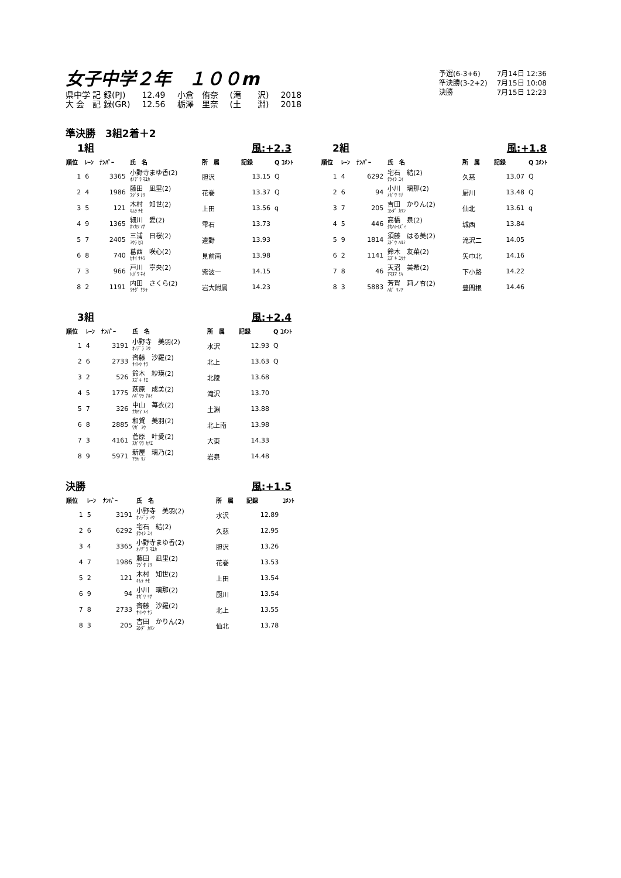女子中学２年　１００m
| 予選(6-3+6) | 7月14日 12:36 |
| 準決勝(3-2+2) | 7月15日 10:08 |
| 決勝 | 7月15日 12:23 |
| 県中学 記 録(PJ) | 12.49 | 小倉 侑奈 | (滝 沢) | 2018 |
| 大 会 記 録(GR) | 12.56 | 栃澤 里奈 | (土 淵) | 2018 |
準決勝　3組2着＋2
1組 風:+2.3
| 順位 | ﾚｰﾝ | ﾅﾝﾊﾞｰ | 氏 名 | 所 属 | 記録 | Q ｺﾒﾝﾄ |
| --- | --- | --- | --- | --- | --- | --- |
| 1 | 6 | 3365 | 小野寺まゆ香(2) ｵﾉﾃﾞﾗ ﾏﾕｶ | 胆沢 | 13.15 | Q |
| 2 | 4 | 1986 | 藤田 凪里(2) ﾌｼﾞﾀ ﾅﾘ | 花巻 | 13.37 | Q |
| 3 | 5 | 121 | 木村 知世(2) ｷﾑﾗ ﾁｾ | 上田 | 13.56 | q |
| 4 | 9 | 1365 | 細川 愛(2) ﾎｿｶﾜ ﾏﾅ | 雫石 | 13.73 | |
| 5 | 7 | 2405 | 三浦 日桜(2) ﾐｳﾗ ﾋﾛ | 遠野 | 13.93 | |
| 6 | 8 | 740 | 葛西 咲心(2) ｶｻｲ ｻｷﾐ | 見前南 | 13.98 | |
| 7 | 3 | 966 | 戸川 寧央(2) ﾄｶﾞﾜ ﾈｵ | 紫波一 | 14.15 | |
| 8 | 2 | 1191 | 内田 さくら(2) ｳﾁﾀﾞ ｻｸﾗ | 岩大附属 | 14.23 | |
2組 風:+1.8
| 順位 | ﾚｰﾝ | ﾅﾝﾊﾞｰ | 氏 名 | 所 属 | 記録 | Q ｺﾒﾝﾄ |
| --- | --- | --- | --- | --- | --- | --- |
| 1 | 4 | 6292 | 宅石 結(2) ﾀｸｲｼ ﾕｲ | 久慈 | 13.07 | Q |
| 2 | 6 | 94 | 小川 璃那(2) ｵｶﾞﾜ ﾘﾅ | 厨川 | 13.48 | Q |
| 3 | 7 | 205 | 吉田 かりん(2) ﾖｼﾀﾞ ｶﾘﾝ | 仙北 | 13.61 | q |
| 4 | 5 | 446 | 高橋 泉(2) ﾀｶﾊｼｲｽﾞﾐ | 城西 | 13.84 | |
| 5 | 9 | 1814 | 須藤 はる美(2) ｽﾄﾞｳ ﾊﾙﾐ | 滝沢二 | 14.05 | |
| 6 | 2 | 1141 | 鈴木 友菜(2) ｽｽﾞｷ ﾕｳﾅ | 矢巾北 | 14.16 | |
| 7 | 8 | 46 | 天沼 美希(2) ｱﾏﾇﾏ ﾐｷ | 下小路 | 14.22 | |
| 8 | 3 | 5883 | 芳賀 莉ノ杏(2) ﾊｶﾞ ﾘﾉｱ | 豊間根 | 14.46 | |
3組 風:+2.4
| 順位 | ﾚｰﾝ | ﾅﾝﾊﾞｰ | 氏 名 | 所 属 | 記録 | Q ｺﾒﾝﾄ |
| --- | --- | --- | --- | --- | --- | --- |
| 1 | 4 | 3191 | 小野寺 美羽(2) ｵﾉﾃﾞﾗ ﾐｳ | 水沢 | 12.93 | Q |
| 2 | 6 | 2733 | 齊藤 沙羅(2) ｻｲﾄｳ ｻﾗ | 北上 | 13.63 | Q |
| 3 | 2 | 526 | 鈴木 紗瑛(2) ｽｽﾞｷ ｻｴ | 北陵 | 13.68 | |
| 4 | 5 | 1775 | 萩原 成美(2) ﾊｷﾞﾜﾗ ﾅﾙﾐ | 滝沢 | 13.70 | |
| 5 | 7 | 326 | 中山 苺衣(2) ﾅｶﾔﾏ ﾒｲ | 土淵 | 13.88 | |
| 6 | 8 | 2885 | 和賀 美羽(2) ﾜｶﾞ ﾐｳ | 北上南 | 13.98 | |
| 7 | 3 | 4161 | 菅原 叶愛(2) ｽｶﾞﾜﾗ ｶﾅｴ | 大東 | 14.33 | |
| 8 | 9 | 5971 | 新屋 璃乃(2) ｱﾗﾔ ﾘﾉ | 岩泉 | 14.48 | |
決勝 風:+1.5
| 順位 | ﾚｰﾝ | ﾅﾝﾊﾞｰ | 氏 名 | 所 属 | 記録 | ｺﾒﾝﾄ |
| --- | --- | --- | --- | --- | --- | --- |
| 1 | 5 | 3191 | 小野寺 美羽(2) ｵﾉﾃﾞﾗ ﾐｳ | 水沢 | 12.89 | |
| 2 | 6 | 6292 | 宅石 結(2) ﾀｸｲｼ ﾕｲ | 久慈 | 12.95 | |
| 3 | 4 | 3365 | 小野寺まゆ香(2) ｵﾉﾃﾞﾗ ﾏﾕｶ | 胆沢 | 13.26 | |
| 4 | 7 | 1986 | 藤田 凪里(2) ﾌｼﾞﾀ ﾅﾘ | 花巻 | 13.53 | |
| 5 | 2 | 121 | 木村 知世(2) ｷﾑﾗ ﾁｾ | 上田 | 13.54 | |
| 6 | 9 | 94 | 小川 璃那(2) ｵｶﾞﾜ ﾘﾅ | 厨川 | 13.54 | |
| 7 | 8 | 2733 | 齊藤 沙羅(2) ｻｲﾄｳ ｻﾗ | 北上 | 13.55 | |
| 8 | 3 | 205 | 吉田 かりん(2) ﾖｼﾀﾞ ｶﾘﾝ | 仙北 | 13.78 | |